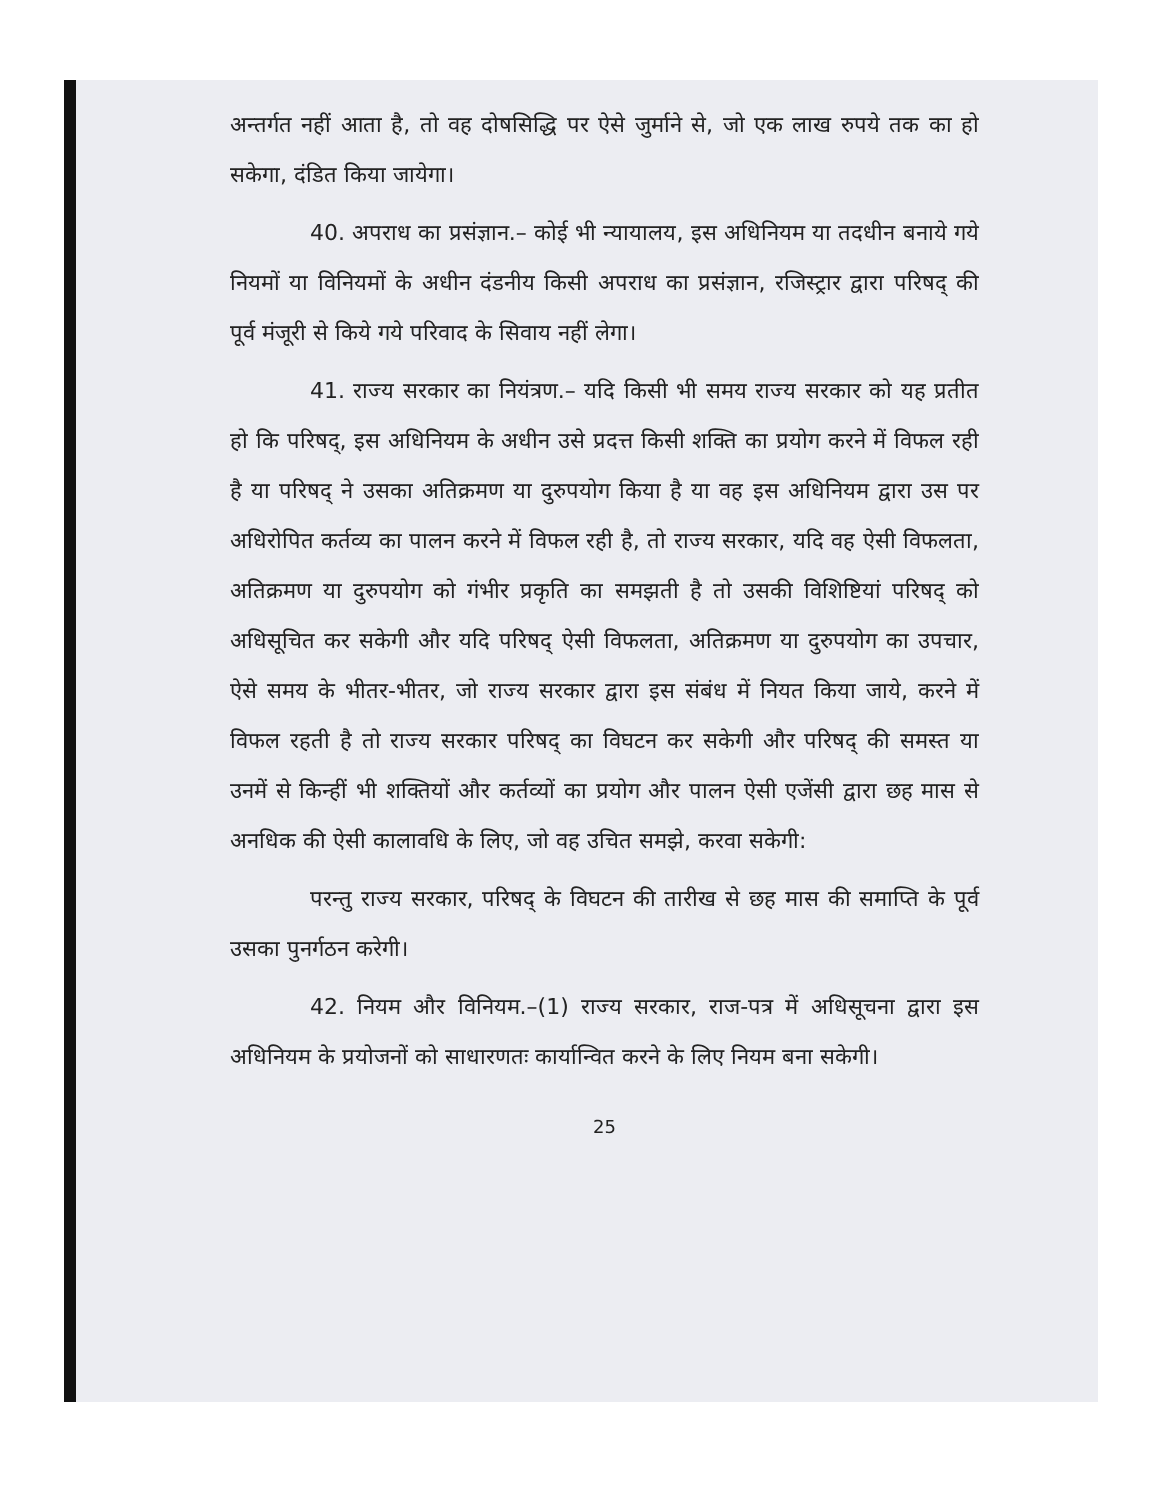अन्तर्गत नहीं आता है, तो वह दोषसिद्धि पर ऐसे जुर्माने से, जो एक लाख रुपये तक का हो सकेगा, दंडित किया जायेगा।
40. अपराध का प्रसंज्ञान.– कोई भी न्यायालय, इस अधिनियम या तदधीन बनाये गये नियमों या विनियमों के अधीन दंडनीय किसी अपराध का प्रसंज्ञान, रजिस्ट्रार द्वारा परिषद् की पूर्व मंजूरी से किये गये परिवाद के सिवाय नहीं लेगा।
41. राज्य सरकार का नियंत्रण.– यदि किसी भी समय राज्य सरकार को यह प्रतीत हो कि परिषद्, इस अधिनियम के अधीन उसे प्रदत्त किसी शक्ति का प्रयोग करने में विफल रही है या परिषद् ने उसका अतिक्रमण या दुरुपयोग किया है या वह इस अधिनियम द्वारा उस पर अधिरोपित कर्तव्य का पालन करने में विफल रही है, तो राज्य सरकार, यदि वह ऐसी विफलता, अतिक्रमण या दुरुपयोग को गंभीर प्रकृति का समझती है तो उसकी विशिष्टियां परिषद् को अधिसूचित कर सकेगी और यदि परिषद् ऐसी विफलता, अतिक्रमण या दुरुपयोग का उपचार, ऐसे समय के भीतर-भीतर, जो राज्य सरकार द्वारा इस संबंध में नियत किया जाये, करने में विफल रहती है तो राज्य सरकार परिषद् का विघटन कर सकेगी और परिषद् की समस्त या उनमें से किन्हीं भी शक्तियों और कर्तव्यों का प्रयोग और पालन ऐसी एजेंसी द्वारा छह मास से अनधिक की ऐसी कालावधि के लिए, जो वह उचित समझे, करवा सकेगी:
परन्तु राज्य सरकार, परिषद् के विघटन की तारीख से छह मास की समाप्ति के पूर्व उसका पुनर्गठन करेगी।
42. नियम और विनियम.–(1) राज्य सरकार, राज-पत्र में अधिसूचना द्वारा इस अधिनियम के प्रयोजनों को साधारणतः कार्यान्वित करने के लिए नियम बना सकेगी।
25